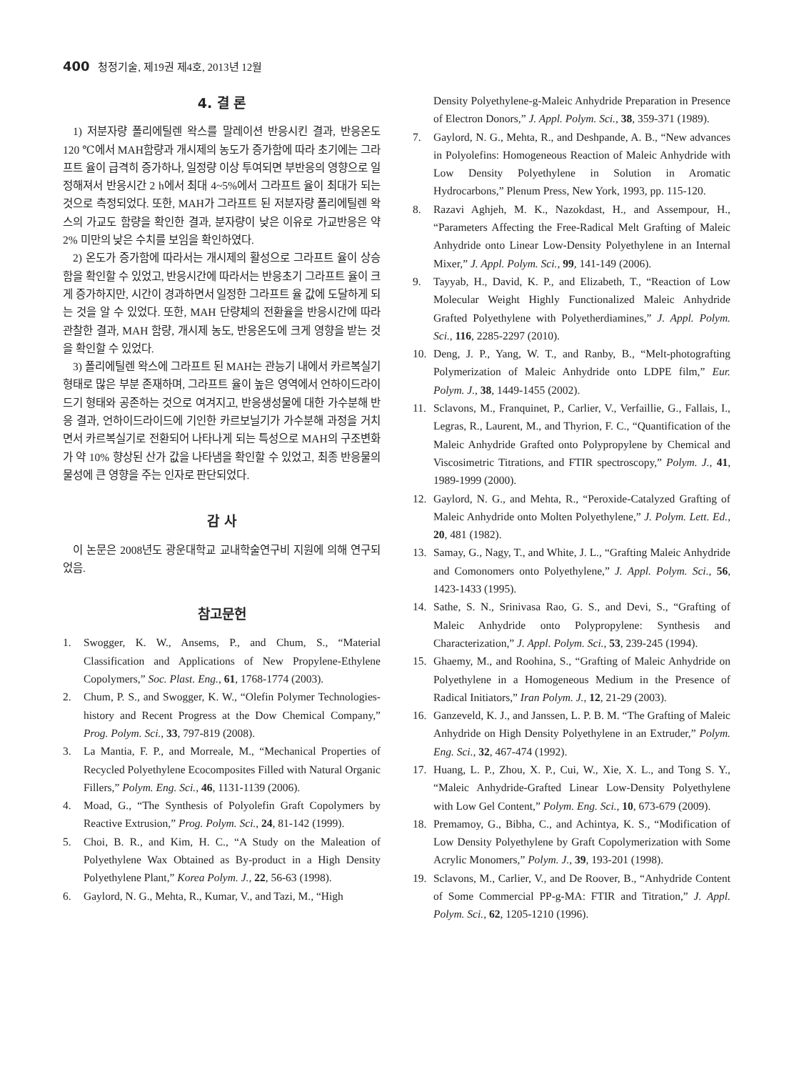400 청정기술, 제19권 제4호, 2013년 12월
4. 결 론
1) 저분자량 폴리에틸렌 왁스를 말레이션 반응시킨 결과, 반응온도 120 ℃에서 MAH함량과 개시제의 농도가 증가함에 따라 초기에는 그라프트 율이 급격히 증가하나, 일정량 이상 투여되면 부반응의 영향으로 일정해져서 반응시간 2 h에서 최대 4~5%에서 그라프트 율이 최대가 되는 것으로 측정되었다. 또한, MAH가 그라프트 된 저분자량 폴리에틸렌 왁스의 가교도 함량을 확인한 결과, 분자량이 낮은 이유로 가교반응은 약 2% 미만의 낮은 수치를 보임을 확인하였다.
2) 온도가 증가함에 따라서는 개시제의 활성으로 그라프트 율이 상승함을 확인할 수 있었고, 반응시간에 따라서는 반응초기 그라프트 율이 크게 증가하지만, 시간이 경과하면서 일정한 그라프트 율 값에 도달하게 되는 것을 알 수 있었다. 또한, MAH 단량체의 전환율을 반응시간에 따라 관찰한 결과, MAH 함량, 개시제 농도, 반응온도에 크게 영향을 받는 것을 확인할 수 있었다.
3) 폴리에틸렌 왁스에 그라프트 된 MAH는 관능기 내에서 카르복실기 형태로 많은 부분 존재하며, 그라프트 율이 높은 영역에서 언하이드라이드기 형태와 공존하는 것으로 여겨지고, 반응생성물에 대한 가수분해 반응 결과, 언하이드라이드에 기인한 카르보닐기가 가수분해 과정을 거치면서 카르복실기로 전환되어 나타나게 되는 특성으로 MAH의 구조변화가 약 10% 향상된 산가 값을 나타냄을 확인할 수 있었고, 최종 반응물의 물성에 큰 영향을 주는 인자로 판단되었다.
감 사
이 논문은 2008년도 광운대학교 교내학술연구비 지원에 의해 연구되었음.
참고문헌
1. Swogger, K. W., Ansems, P., and Chum, S., “Material Classification and Applications of New Propylene-Ethylene Copolymers,” Soc. Plast. Eng., 61, 1768-1774 (2003).
2. Chum, P. S., and Swogger, K. W., “Olefin Polymer Technologies-history and Recent Progress at the Dow Chemical Company,” Prog. Polym. Sci., 33, 797-819 (2008).
3. La Mantia, F. P., and Morreale, M., “Mechanical Properties of Recycled Polyethylene Ecocomposites Filled with Natural Organic Fillers,” Polym. Eng. Sci., 46, 1131-1139 (2006).
4. Moad, G., “The Synthesis of Polyolefin Graft Copolymers by Reactive Extrusion,” Prog. Polym. Sci., 24, 81-142 (1999).
5. Choi, B. R., and Kim, H. C., “A Study on the Maleation of Polyethylene Wax Obtained as By-product in a High Density Polyethylene Plant,” Korea Polym. J., 22, 56-63 (1998).
6. Gaylord, N. G., Mehta, R., Kumar, V., and Tazi, M., “High
Density Polyethylene-g-Maleic Anhydride Preparation in Presence of Electron Donors,” J. Appl. Polym. Sci., 38, 359-371 (1989).
7. Gaylord, N. G., Mehta, R., and Deshpande, A. B., “New advances in Polyolefins: Homogeneous Reaction of Maleic Anhydride with Low Density Polyethylene in Solution in Aromatic Hydrocarbons,” Plenum Press, New York, 1993, pp. 115-120.
8. Razavi Aghjeh, M. K., Nazokdast, H., and Assempour, H., “Parameters Affecting the Free-Radical Melt Grafting of Maleic Anhydride onto Linear Low-Density Polyethylene in an Internal Mixer,” J. Appl. Polym. Sci., 99, 141-149 (2006).
9. Tayyab, H., David, K. P., and Elizabeth, T., “Reaction of Low Molecular Weight Highly Functionalized Maleic Anhydride Grafted Polyethylene with Polyetherdiamines,” J. Appl. Polym. Sci., 116, 2285-2297 (2010).
10. Deng, J. P., Yang, W. T., and Ranby, B., “Melt-photografting Polymerization of Maleic Anhydride onto LDPE film,” Eur. Polym. J., 38, 1449-1455 (2002).
11. Sclavons, M., Franquinet, P., Carlier, V., Verfaillie, G., Fallais, I., Legras, R., Laurent, M., and Thyrion, F. C., “Quantification of the Maleic Anhydride Grafted onto Polypropylene by Chemical and Viscosimetric Titrations, and FTIR spectroscopy,” Polym. J., 41, 1989-1999 (2000).
12. Gaylord, N. G., and Mehta, R., “Peroxide-Catalyzed Grafting of Maleic Anhydride onto Molten Polyethylene,” J. Polym. Lett. Ed., 20, 481 (1982).
13. Samay, G., Nagy, T., and White, J. L., “Grafting Maleic Anhydride and Comonomers onto Polyethylene,” J. Appl. Polym. Sci., 56, 1423-1433 (1995).
14. Sathe, S. N., Srinivasa Rao, G. S., and Devi, S., “Grafting of Maleic Anhydride onto Polypropylene: Synthesis and Characterization,” J. Appl. Polym. Sci., 53, 239-245 (1994).
15. Ghaemy, M., and Roohina, S., “Grafting of Maleic Anhydride on Polyethylene in a Homogeneous Medium in the Presence of Radical Initiators,” Iran Polym. J., 12, 21-29 (2003).
16. Ganzeveld, K. J., and Janssen, L. P. B. M. “The Grafting of Maleic Anhydride on High Density Polyethylene in an Extruder,” Polym. Eng. Sci., 32, 467-474 (1992).
17. Huang, L. P., Zhou, X. P., Cui, W., Xie, X. L., and Tong S. Y., “Maleic Anhydride-Grafted Linear Low-Density Polyethylene with Low Gel Content,” Polym. Eng. Sci., 10, 673-679 (2009).
18. Premamoy, G., Bibha, C., and Achintya, K. S., “Modification of Low Density Polyethylene by Graft Copolymerization with Some Acrylic Monomers,” Polym. J., 39, 193-201 (1998).
19. Sclavons, M., Carlier, V., and De Roover, B., “Anhydride Content of Some Commercial PP-g-MA: FTIR and Titration,” J. Appl. Polym. Sci., 62, 1205-1210 (1996).